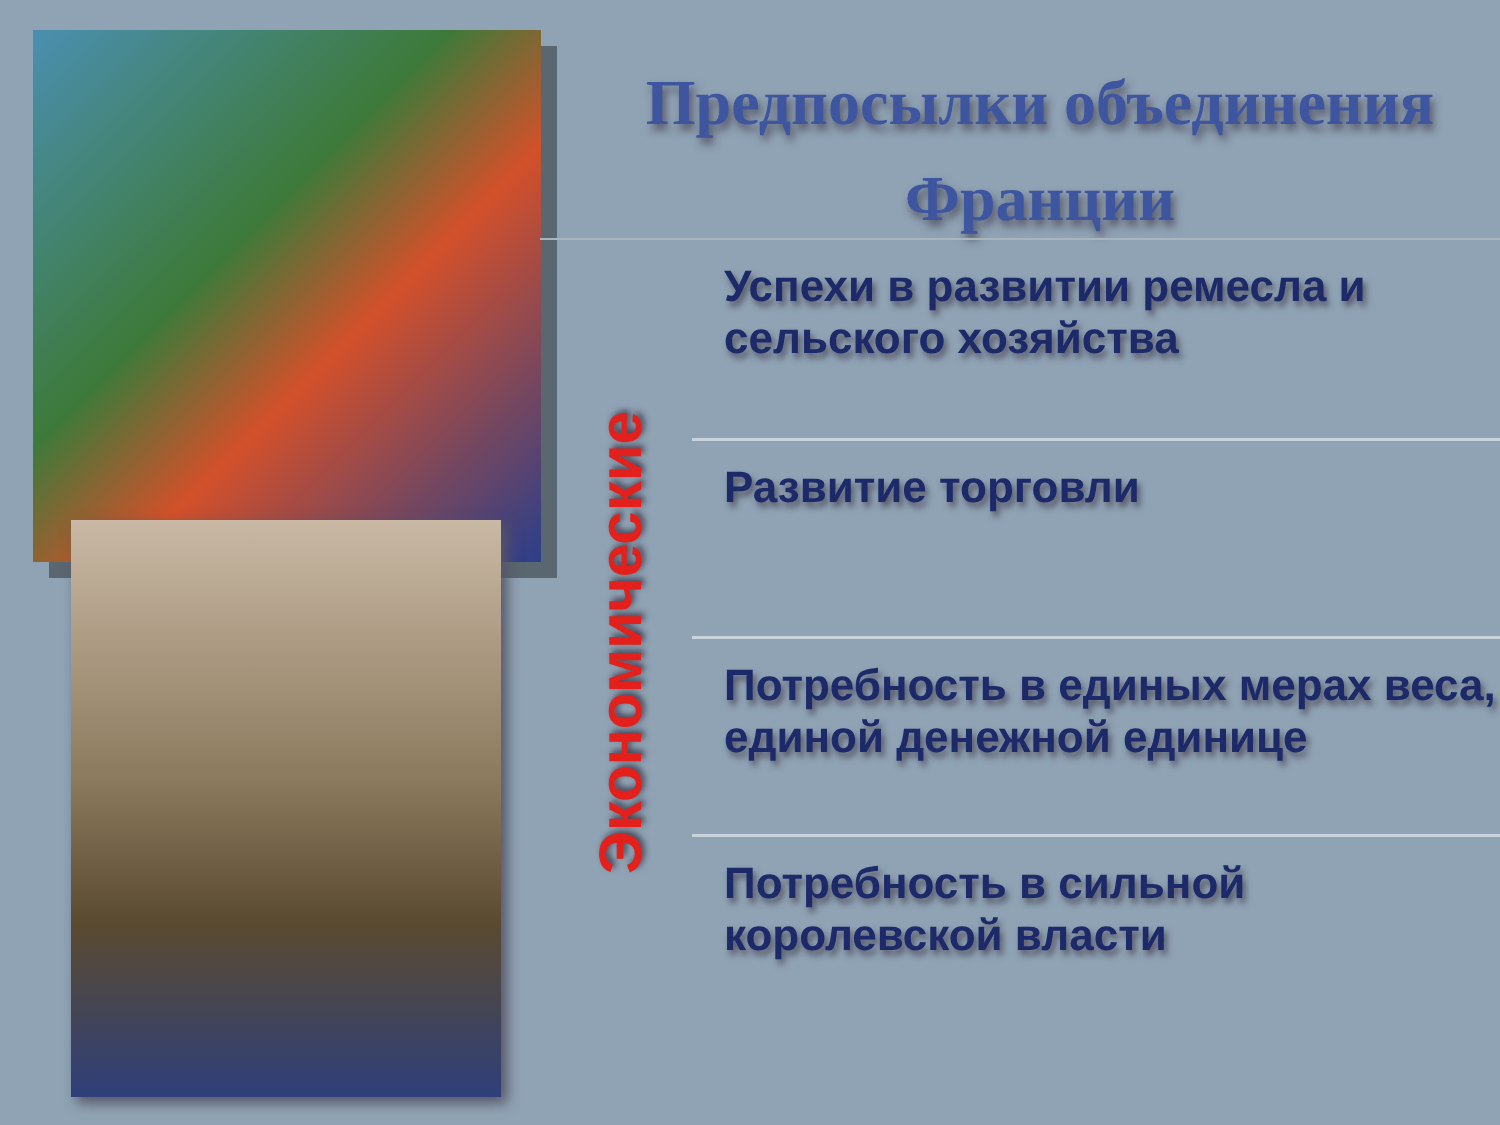Предпосылки объединения Франции
Экономические
Успехи в развитии ремесла и сельского хозяйства
Развитие торговли
Потребность в единых мерах веса, единой денежной единице
Потребность в сильной королевской власти